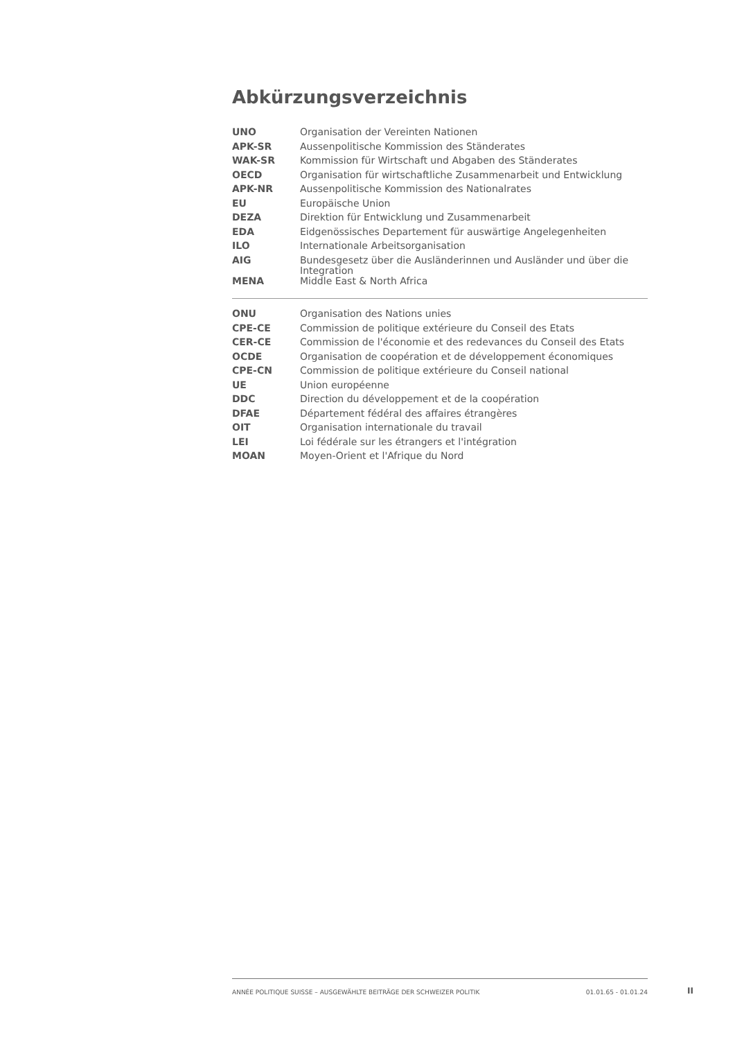Abkürzungsverzeichnis
| UNO | Organisation der Vereinten Nationen |
| APK-SR | Aussenpolitische Kommission des Ständerates |
| WAK-SR | Kommission für Wirtschaft und Abgaben des Ständerates |
| OECD | Organisation für wirtschaftliche Zusammenarbeit und Entwicklung |
| APK-NR | Aussenpolitische Kommission des Nationalrates |
| EU | Europäische Union |
| DEZA | Direktion für Entwicklung und Zusammenarbeit |
| EDA | Eidgenössisches Departement für auswärtige Angelegenheiten |
| ILO | Internationale Arbeitsorganisation |
| AIG | Bundesgesetz über die Ausländerinnen und Ausländer und über die Integration |
| MENA | Middle East & North Africa |
| ONU | Organisation des Nations unies |
| CPE-CE | Commission de politique extérieure du Conseil des Etats |
| CER-CE | Commission de l'économie et des redevances du Conseil des Etats |
| OCDE | Organisation de coopération et de développement économiques |
| CPE-CN | Commission de politique extérieure du Conseil national |
| UE | Union européenne |
| DDC | Direction du développement et de la coopération |
| DFAE | Département fédéral des affaires étrangères |
| OIT | Organisation internationale du travail |
| LEI | Loi fédérale sur les étrangers et l'intégration |
| MOAN | Moyen-Orient et l'Afrique du Nord |
ANNÉE POLITIQUE SUISSE – AUSGEWÄHLTE BEITRÄGE DER SCHWEIZER POLITIK 01.01.65 - 01.01.24
II